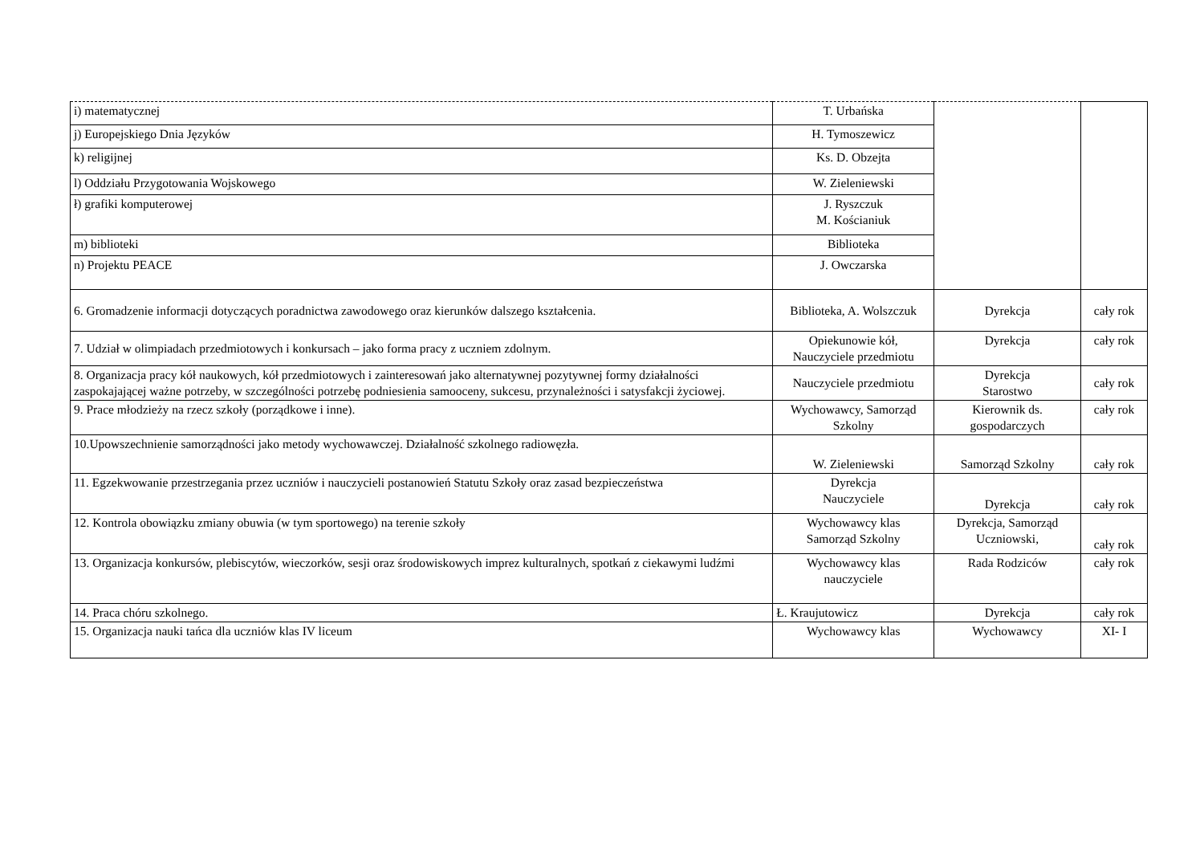| i) matematycznej | T. Urbańska | | |
| j) Europejskiego Dnia Języków | H. Tymoszewicz | | |
| k) religijnej | Ks. D. Obzejta | | |
| l) Oddziału Przygotowania Wojskowego | W. Zieleniewski | | |
| ł) grafiki komputerowej | J. Ryszczuk M. Kościaniuk | | |
| m) biblioteki | Biblioteka | | |
| n) Projektu PEACE | J. Owczarska | | |
| 6. Gromadzenie informacji dotyczących poradnictwa zawodowego oraz kierunków dalszego kształcenia. | Biblioteka, A. Wolszczuk | Dyrekcja | cały rok |
| 7. Udział w olimpiadach przedmiotowych i konkursach – jako forma pracy z uczniem zdolnym. | Opiekunowie kół, Nauczyciele przedmiotu | Dyrekcja | cały rok |
| 8. Organizacja pracy kół naukowych, kół przedmiotowych i zainteresowań jako alternatywnej pozytywnej formy działalności zaspokajającej ważne potrzeby, w szczególności potrzebę podniesienia samooceny, sukcesu, przynależności i satysfakcji życiowej. | Nauczyciele przedmiotu | Dyrekcja Starostwo | cały rok |
| 9. Prace młodzieży na rzecz szkoły (porządkowe i inne). | Wychowawcy, Samorząd Szkolny | Kierownik ds. gospodarczych | cały rok |
| 10.Upowszechnienie samorządności jako metody wychowawczej. Działalność szkolnego radiowęzła. | W. Zieleniewski | Samorząd Szkolny | cały rok |
| 11. Egzekwowanie przestrzegania przez uczniów i nauczycieli postanowień Statutu Szkoły oraz zasad bezpieczeństwa | Dyrekcja Nauczyciele | Dyrekcja | cały rok |
| 12. Kontrola obowiązku zmiany obuwia (w tym sportowego) na terenie szkoły | Wychowawcy klas Samorząd Szkolny | Dyrekcja, Samorząd Uczniowski, | cały rok |
| 13. Organizacja konkursów, plebiscytów, wieczorków, sesji oraz środowiskowych imprez kulturalnych, spotkań z ciekawymi ludźmi | Wychowawcy klas nauczyciele | Rada Rodziców | cały rok |
| 14. Praca chóru szkolnego. | Ł. Kraujutowicz | Dyrekcja | cały rok |
| 15. Organizacja nauki tańca dla uczniów klas IV liceum | Wychowawcy klas | Wychowawcy | XI- I |